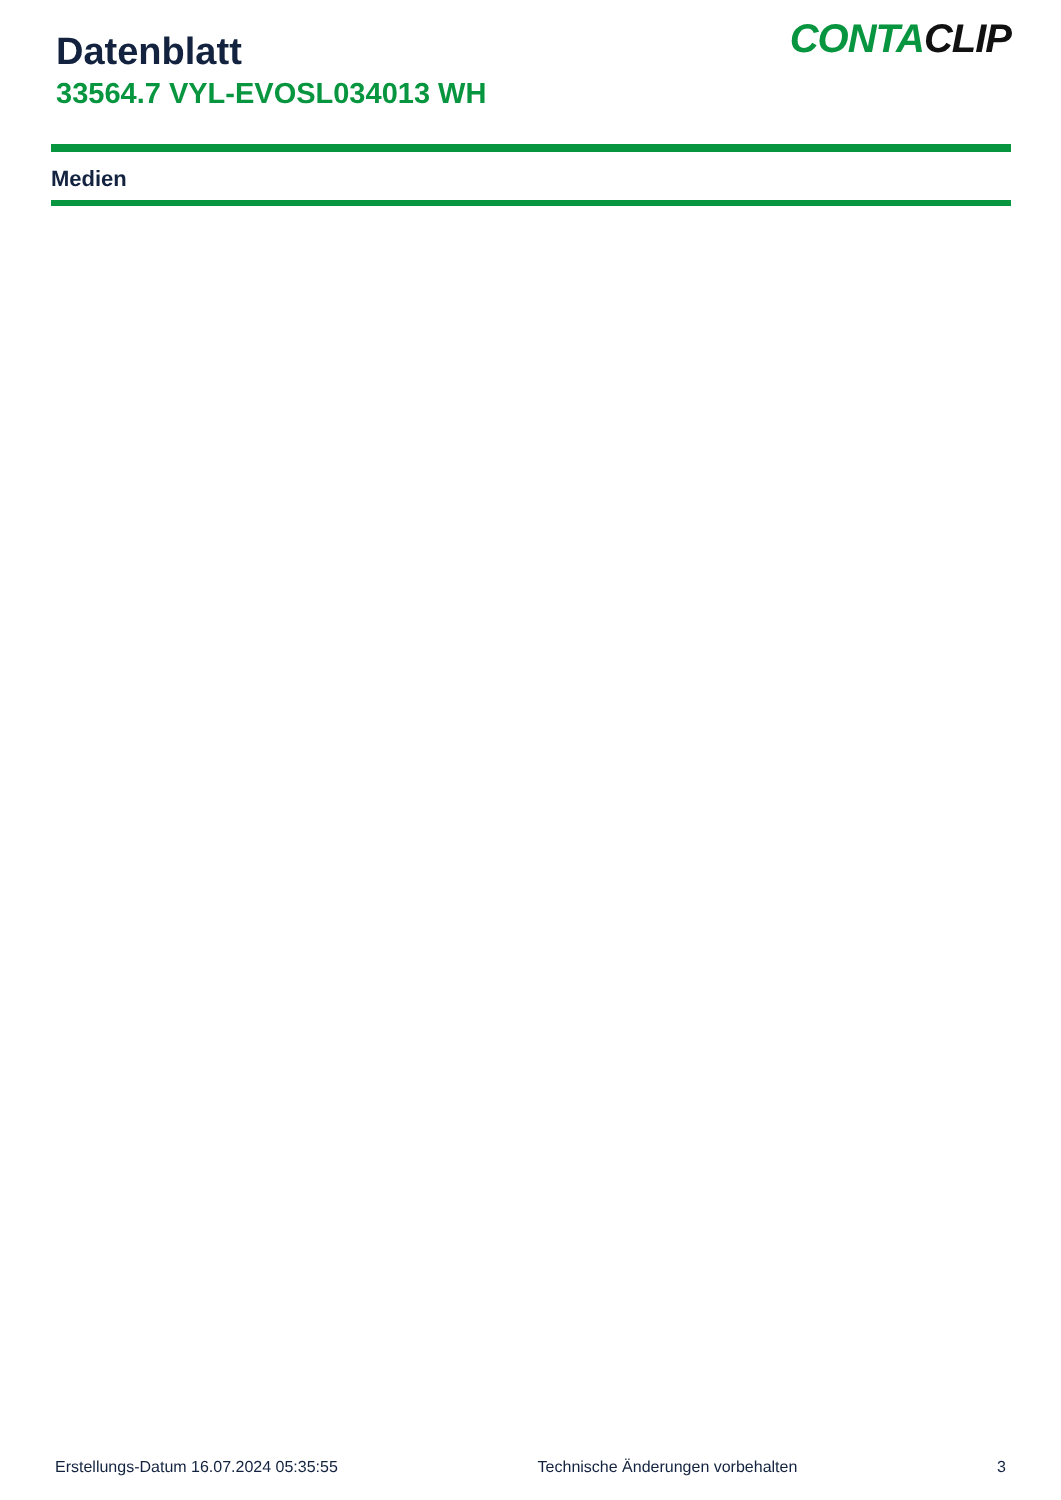Datenblatt
33564.7 VYL-EVOSL034013 WH
CONTACLIP
Medien
Erstellungs-Datum 16.07.2024 05:35:55 Technische Änderungen vorbehalten 3